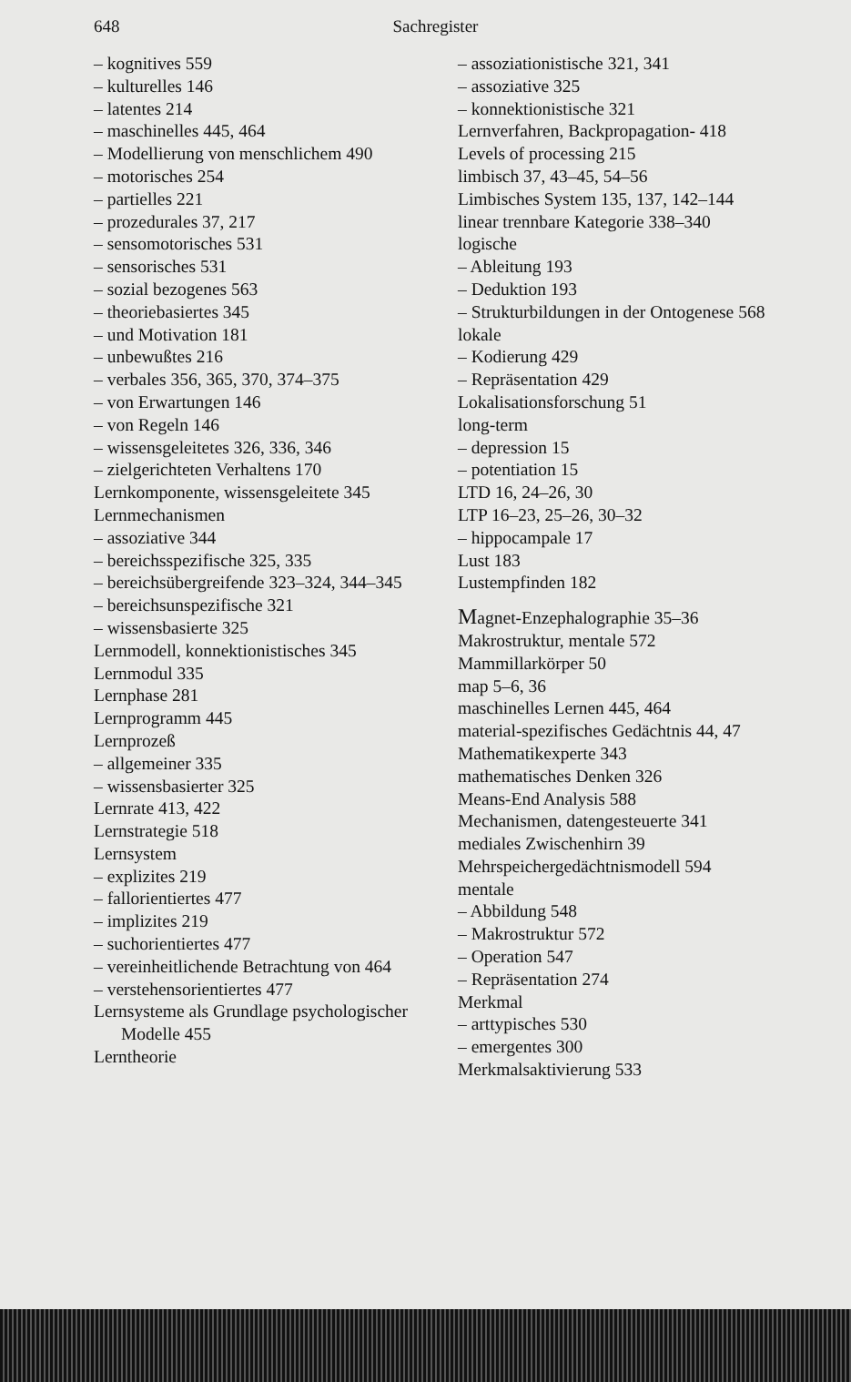648 Sachregister
– kognitives 559
– kulturelles 146
– latentes 214
– maschinelles 445, 464
– Modellierung von menschlichem 490
– motorisches 254
– partielles 221
– prozedurales 37, 217
– sensomotorisches 531
– sensorisches 531
– sozial bezogenes 563
– theoriebasiertes 345
– und Motivation 181
– unbewußtes 216
– verbales 356, 365, 370, 374–375
– von Erwartungen 146
– von Regeln 146
– wissensgeleitetes 326, 336, 346
– zielgerichteten Verhaltens 170
Lernkomponente, wissensgeleitete 345
Lernmechanismen
– assoziative 344
– bereichsspezifische 325, 335
– bereichsübergreifende 323–324, 344–345
– bereichsunspezifische 321
– wissensbasierte 325
Lernmodell, konnektionistisches 345
Lernmodul 335
Lernphase 281
Lernprogramm 445
Lernprozeß
– allgemeiner 335
– wissensbasierter 325
Lernrate 413, 422
Lernstrategie 518
Lernsystem
– explizites 219
– fallorientiertes 477
– implizites 219
– suchorientiertes 477
– vereinheitlichende Betrachtung von 464
– verstehensorientiertes 477
Lernsysteme als Grundlage psychologischer Modelle 455
Lerntheorie
– assoziationistische 321, 341
– assoziative 325
– konnektionistische 321
Lernverfahren, Backpropagation- 418
Levels of processing 215
limbisch 37, 43–45, 54–56
Limbisches System 135, 137, 142–144
linear trennbare Kategorie 338–340
logische
– Ableitung 193
– Deduktion 193
– Strukturbildungen in der Ontogenese 568
lokale
– Kodierung 429
– Repräsentation 429
Lokalisationsforschung 51
long-term
– depression 15
– potentiation 15
LTD 16, 24–26, 30
LTP 16–23, 25–26, 30–32
– hippocampale 17
Lust 183
Lustempfinden 182
Magnet-Enzephalographie 35–36
Makrostruktur, mentale 572
Mammillarkörper 50
map 5–6, 36
maschinelles Lernen 445, 464
material-spezifisches Gedächtnis 44, 47
Mathematikexperte 343
mathematisches Denken 326
Means-End Analysis 588
Mechanismen, datengesteuerte 341
mediales Zwischenhirn 39
Mehrspeichergedächtnismodell 594
mentale
– Abbildung 548
– Makrostruktur 572
– Operation 547
– Repräsentation 274
Merkmal
– arttypisches 530
– emergentes 300
Merkmalsaktivierung 533